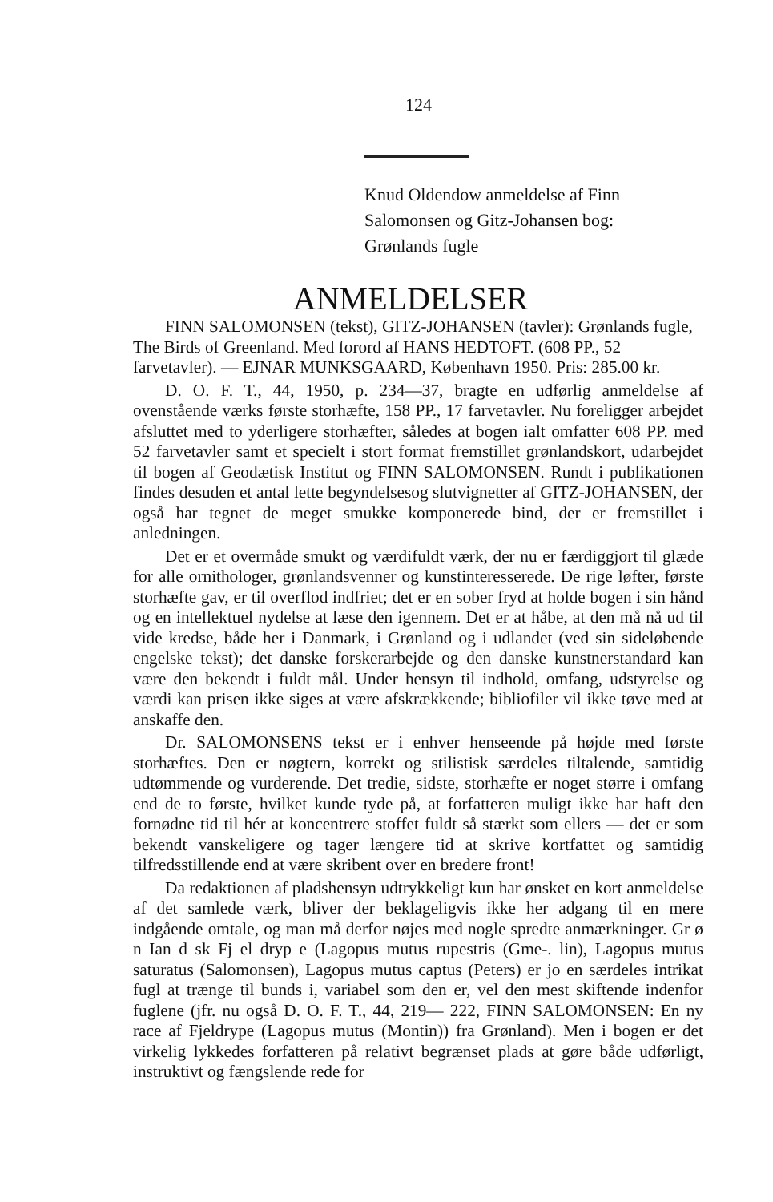124
Knud Oldendow anmeldelse af Finn
Salomonsen og Gitz-Johansen bog:
Grønlands fugle
ANMELDELSER
FINN SALOMONSEN (tekst), GITZ-JOHANSEN (tavler): Grønlands fugle, The Birds of Greenland. Med forord af HANS HEDTOFT. (608 PP., 52 farvetavler). — EJNAR MUNKSGAARD, København 1950. Pris: 285.00 kr.
D. O. F. T., 44, 1950, p. 234—37, bragte en udførlig anmeldelse af ovenstående værks første storhæfte, 158 PP., 17 farvetavler. Nu foreligger arbejdet afsluttet med to yderligere storhæfter, således at bogen ialt omfatter 608 PP. med 52 farvetavler samt et specielt i stort format fremstillet grønlandskort, udarbejdet til bogen af Geodætisk Institut og FINN SALOMONSEN. Rundt i publikationen findes desuden et antal lette begyndelsesog slutvignetter af GITZ-JOHANSEN, der også har tegnet de meget smukke komponerede bind, der er fremstillet i anledningen.
Det er et overmåde smukt og værdifuldt værk, der nu er færdiggjort til glæde for alle ornithologer, grønlandsvenner og kunstinteresserede. De rige løfter, første storhæfte gav, er til overflod indfriet; det er en sober fryd at holde bogen i sin hånd og en intellektuel nydelse at læse den igennem. Det er at håbe, at den må nå ud til vide kredse, både her i Danmark, i Grønland og i udlandet (ved sin sideløbende engelske tekst); det danske forskerarbejde og den danske kunstnerstandard kan være den bekendt i fuldt mål. Under hensyn til indhold, omfang, udstyrelse og værdi kan prisen ikke siges at være afskrækkende; bibliofiler vil ikke tøve med at anskaffe den.
Dr. SALOMONSENS tekst er i enhver henseende på højde med første storhæftes. Den er nøgtern, korrekt og stilistisk særdeles tiltalende, samtidig udtømmende og vurderende. Det tredie, sidste, storhæfte er noget større i omfang end de to første, hvilket kunde tyde på, at forfatteren muligt ikke har haft den fornødne tid til hér at koncentrere stoffet fuldt så stærkt som ellers — det er som bekendt vanskeligere og tager længere tid at skrive kortfattet og samtidig tilfredsstillende end at være skribent over en bredere front!
Da redaktionen af pladshensyn udtrykkeligt kun har ønsket en kort anmeldelse af det samlede værk, bliver der beklageligvis ikke her adgang til en mere indgående omtale, og man må derfor nøjes med nogle spredte anmærkninger. Gr ø n Ian d sk Fj el dryp e (Lagopus mutus rupestris (Gme-. lin), Lagopus mutus saturatus (Salomonsen), Lagopus mutus captus (Peters) er jo en særdeles intrikat fugl at trænge til bunds i, variabel som den er, vel den mest skiftende indenfor fuglene (jfr. nu også D. O. F. T., 44, 219— 222, FINN SALOMONSEN: En ny race af Fjeldrype (Lagopus mutus (Montin)) fra Grønland). Men i bogen er det virkelig lykkedes forfatteren på relativt begrænset plads at gøre både udførligt, instruktivt og fængslende rede for